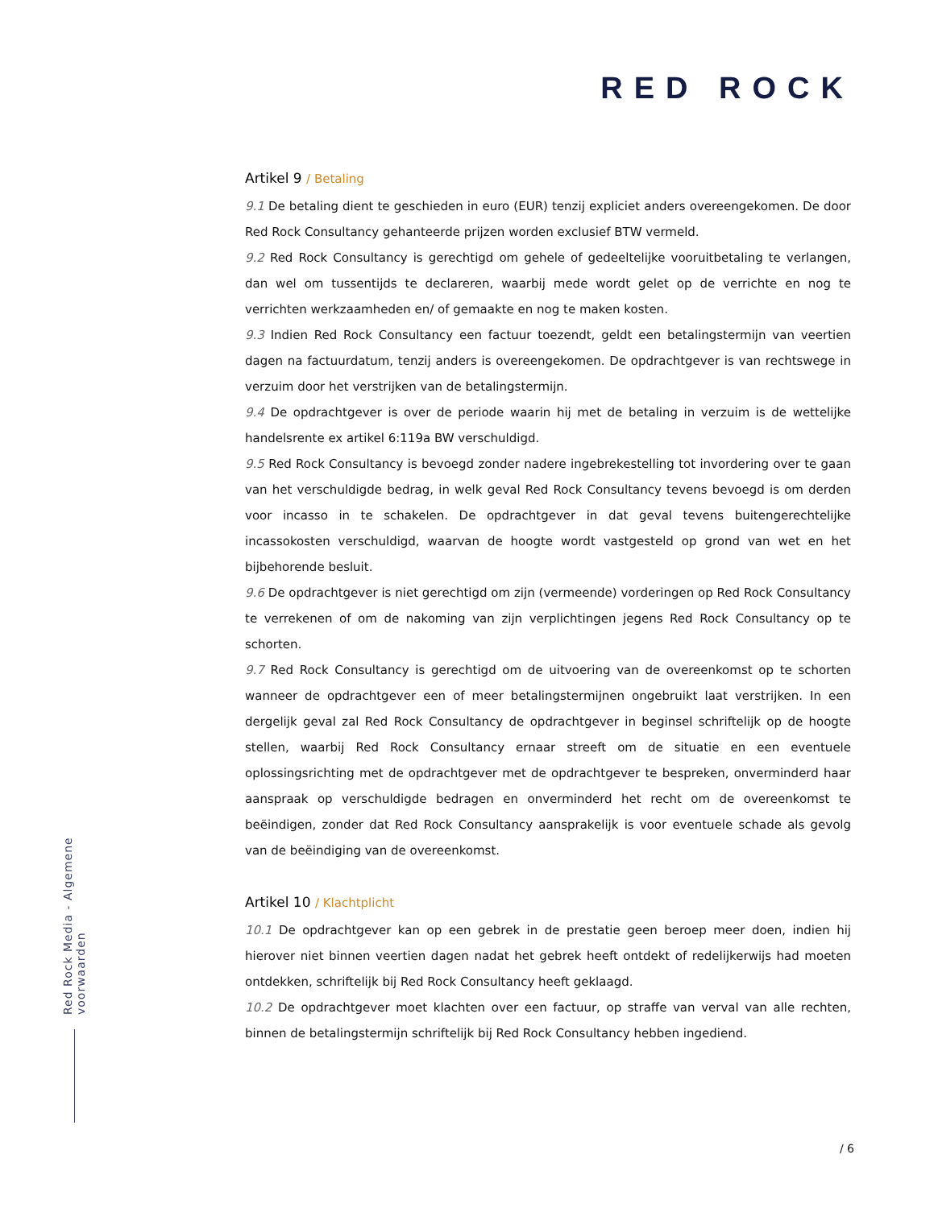RED ROCK
Artikel 9 / Betaling
9.1 De betaling dient te geschieden in euro (EUR) tenzij expliciet anders overeengekomen. De door Red Rock Consultancy gehanteerde prijzen worden exclusief BTW vermeld.
9.2 Red Rock Consultancy is gerechtigd om gehele of gedeeltelijke vooruitbetaling te verlangen, dan wel om tussentijds te declareren, waarbij mede wordt gelet op de verrichte en nog te verrichten werkzaamheden en/ of gemaakte en nog te maken kosten.
9.3 Indien Red Rock Consultancy een factuur toezendt, geldt een betalingstermijn van veertien dagen na factuurdatum, tenzij anders is overeengekomen. De opdrachtgever is van rechtswege in verzuim door het verstrijken van de betalingstermijn.
9.4 De opdrachtgever is over de periode waarin hij met de betaling in verzuim is de wettelijke handelsrente ex artikel 6:119a BW verschuldigd.
9.5 Red Rock Consultancy is bevoegd zonder nadere ingebrekestelling tot invordering over te gaan van het verschuldigde bedrag, in welk geval Red Rock Consultancy tevens bevoegd is om derden voor incasso in te schakelen. De opdrachtgever in dat geval tevens buitengerechtelijke incassokosten verschuldigd, waarvan de hoogte wordt vastgesteld op grond van wet en het bijbehorende besluit.
9.6 De opdrachtgever is niet gerechtigd om zijn (vermeende) vorderingen op Red Rock Consultancy te verrekenen of om de nakoming van zijn verplichtingen jegens Red Rock Consultancy op te schorten.
9.7 Red Rock Consultancy is gerechtigd om de uitvoering van de overeenkomst op te schorten wanneer de opdrachtgever een of meer betalingstermijnen ongebruikt laat verstrijken. In een dergelijk geval zal Red Rock Consultancy de opdrachtgever in beginsel schriftelijk op de hoogte stellen, waarbij Red Rock Consultancy ernaar streeft om de situatie en een eventuele oplossingsrichting met de opdrachtgever met de opdrachtgever te bespreken, onverminderd haar aanspraak op verschuldigde bedragen en onverminderd het recht om de overeenkomst te beëindigen, zonder dat Red Rock Consultancy aansprakelijk is voor eventuele schade als gevolg van de beëindiging van de overeenkomst.
Artikel 10 / Klachtplicht
10.1 De opdrachtgever kan op een gebrek in de prestatie geen beroep meer doen, indien hij hierover niet binnen veertien dagen nadat het gebrek heeft ontdekt of redelijkerwijs had moeten ontdekken, schriftelijk bij Red Rock Consultancy heeft geklaagd.
10.2 De opdrachtgever moet klachten over een factuur, op straffe van verval van alle rechten, binnen de betalingstermijn schriftelijk bij Red Rock Consultancy hebben ingediend.
Red Rock Media - Algemene voorwaarden
/ 6